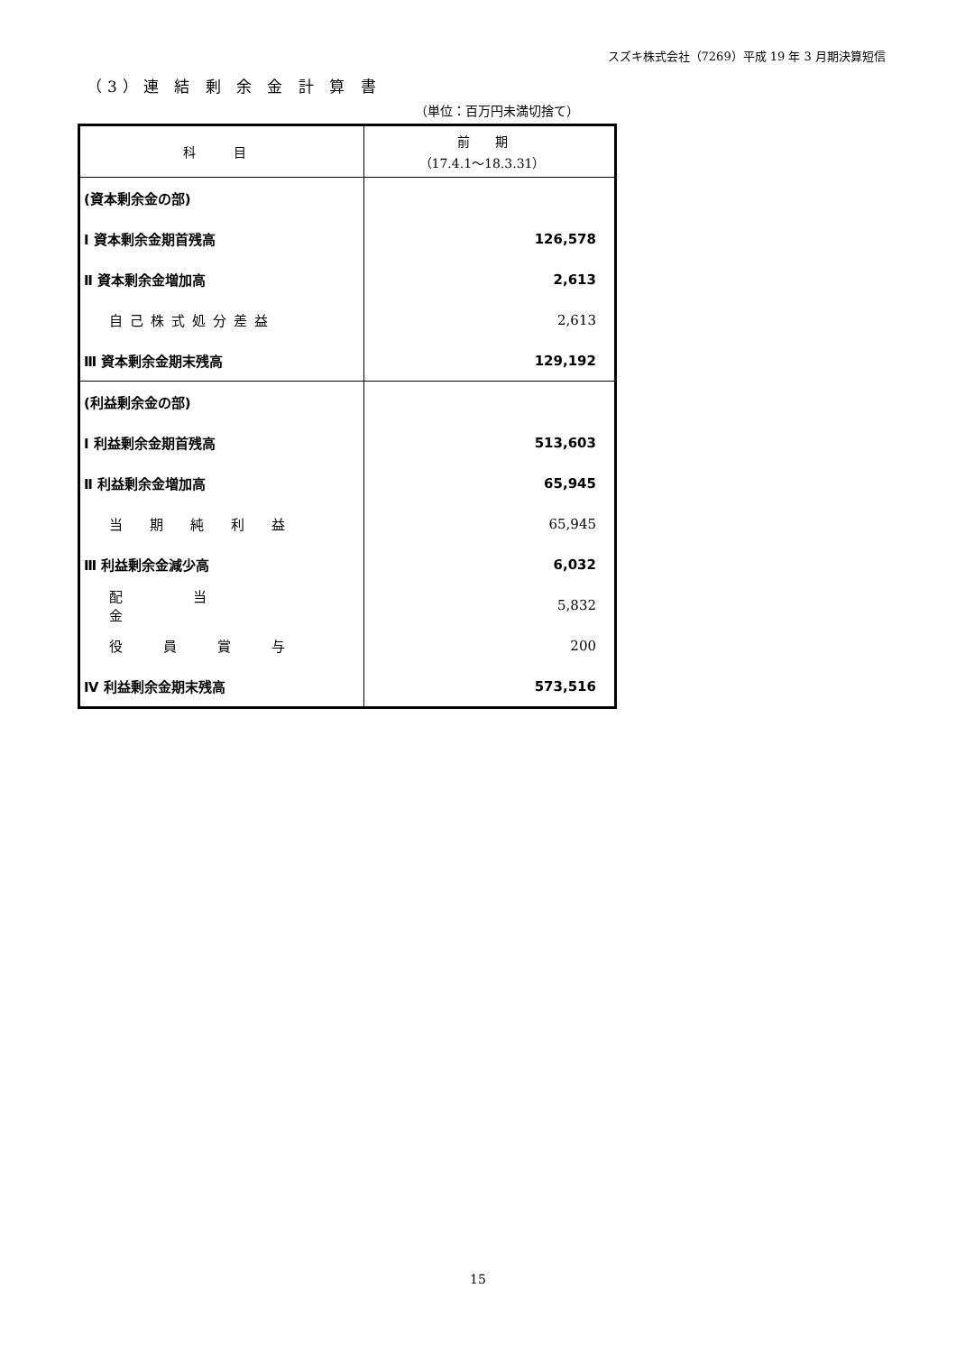スズキ株式会社（7269）平成 19 年 3 月期決算短信
（3）連 結 剰 余 金 計 算 書
（単位：百万円未満切捨て）
| 科 目 | 前 期 （17.4.1～18.3.31） |
| --- | --- |
| (資本剰余金の部) | |
| Ⅰ 資本剰余金期首残高 | 126,578 |
| Ⅱ 資本剰余金増加高 | 2,613 |
| 自己株式処分差益 | 2,613 |
| Ⅲ 資本剰余金期末残高 | 129,192 |
| (利益剰余金の部) | |
| Ⅰ 利益剰余金期首残高 | 513,603 |
| Ⅱ 利益剰余金増加高 | 65,945 |
| 当期純利益 | 65,945 |
| Ⅲ 利益剰余金減少高 | 6,032 |
| 配当金 | 5,832 |
| 役員賞与 | 200 |
| Ⅳ 利益剰余金期末残高 | 573,516 |
15